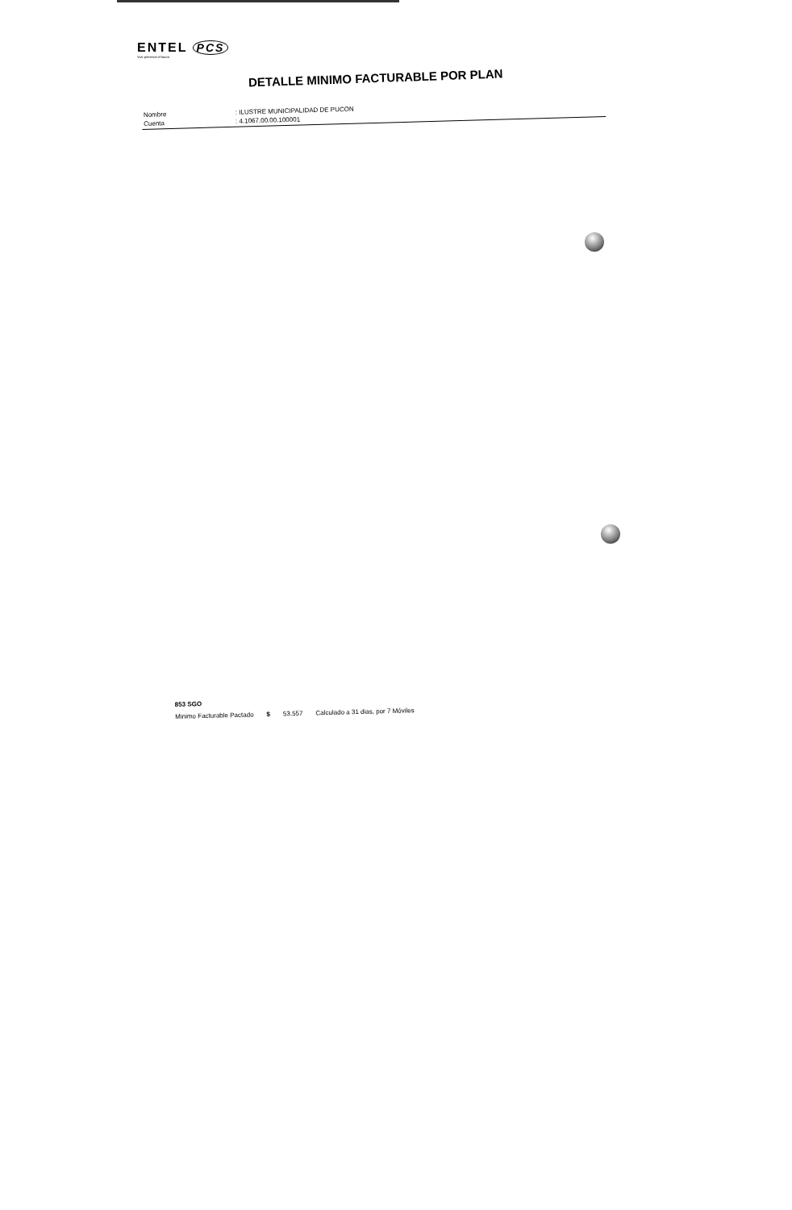ENTEL PCS
Vivir primeros el futuro
DETALLE MINIMO FACTURABLE POR PLAN
| Nombre | : ILUSTRE MUNICIPALIDAD DE PUCON |
| Cuenta | : 4.1067.00.00.100001 |
| 853 SGO | | | |
| Minimo Facturable Pactado | $ | 53.557 | Calculado a 31 dias, por 7 Móviles |